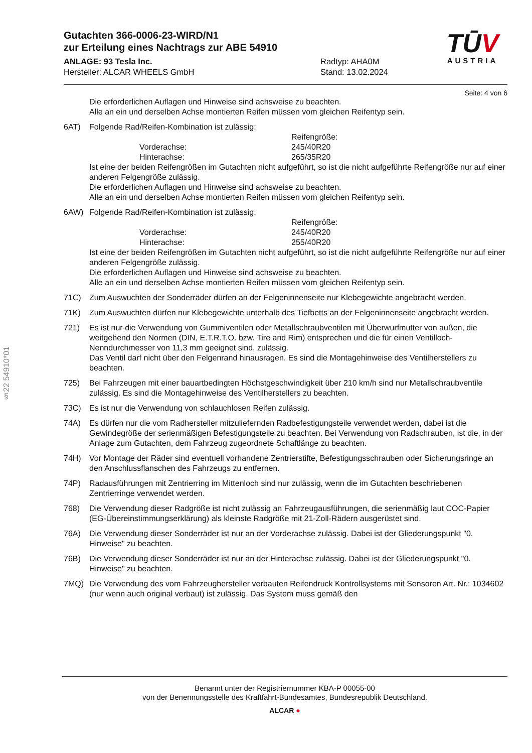TŪV
AUSTRIA
Gutachten 366-0006-23-WIRD/N1
zur Erteilung eines Nachtrags zur ABE 54910
ANLAGE: 93 Tesla Inc.
Hersteller: ALCAR WHEELS GmbH
Radtyp: AHA0M
Stand: 13.02.2024
Seite: 4 von 6
Die erforderlichen Auflagen und Hinweise sind achsweise zu beachten.
Alle an ein und derselben Achse montierten Reifen müssen vom gleichen Reifentyp sein.
6AT) Folgende Rad/Reifen-Kombination ist zulässig:
Reifengröße:
Vorderachse:
245/40R20
Hinterachse:
265/35R20
Ist eine der beiden Reifengrößen im Gutachten nicht aufgeführt, so ist die nicht aufgeführte Reifengröße nur auf einer anderen Felgengröße zulässig.
Die erforderlichen Auflagen und Hinweise sind achsweise zu beachten.
Alle an ein und derselben Achse montierten Reifen müssen vom gleichen Reifentyp sein.
6AW) Folgende Rad/Reifen-Kombination ist zulässig:
Reifengröße:
Vorderachse:
245/40R20
Hinterachse:
255/40R20
Ist eine der beiden Reifengrößen im Gutachten nicht aufgeführt, so ist die nicht aufgeführte Reifengröße nur auf einer anderen Felgengröße zulässig.
Die erforderlichen Auflagen und Hinweise sind achsweise zu beachten.
Alle an ein und derselben Achse montierten Reifen müssen vom gleichen Reifentyp sein.
71C) Zum Auswuchten der Sonderräder dürfen an der Felgeninnenseite nur Klebegewichte angebracht werden.
71K) Zum Auswuchten dürfen nur Klebegewichte unterhalb des Tiefbetts an der Felgeninnenseite angebracht werden.
721) Es ist nur die Verwendung von Gummiventilen oder Metallschraubventilen mit Überwurfmutter von außen, die weitgehend den Normen (DIN, E.T.R.T.O. bzw. Tire and Rim) entsprechen und die für einen Ventilloch-Nenndurchmesser von 11,3 mm geeignet sind, zulässig.
Das Ventil darf nicht über den Felgenrand hinausragen. Es sind die Montagehinweise des Ventilherstellers zu beachten.
725) Bei Fahrzeugen mit einer bauartbedingten Höchstgeschwindigkeit über 210 km/h sind nur Metallschraubventile zulässig. Es sind die Montagehinweise des Ventilherstellers zu beachten.
73C) Es ist nur die Verwendung von schlauchlosen Reifen zulässig.
74A) Es dürfen nur die vom Radhersteller mitzuliefernden Radbefestigungsteile verwendet werden, dabei ist die Gewindegröße der serienmäßigen Befestigungsteile zu beachten. Bei Verwendung von Radschrauben, ist die, in der Anlage zum Gutachten, dem Fahrzeug zugeordnete Schaftlänge zu beachten.
74H) Vor Montage der Räder sind eventuell vorhandene Zentrierstifte, Befestigungsschrauben oder Sicherungsringe an den Anschlussflanschen des Fahrzeugs zu entfernen.
74P) Radausführungen mit Zentrierring im Mittenloch sind nur zulässig, wenn die im Gutachten beschriebenen Zentrierringe verwendet werden.
768) Die Verwendung dieser Radgröße ist nicht zulässig an Fahrzeugausführungen, die serienmäßig laut COC-Papier (EG-Übereinstimmungserklärung) als kleinste Radgröße mit 21-Zoll-Rädern ausgerüstet sind.
76A) Die Verwendung dieser Sonderräder ist nur an der Vorderachse zulässig. Dabei ist der Gliederungspunkt "0. Hinweise" zu beachten.
76B) Die Verwendung dieser Sonderräder ist nur an der Hinterachse zulässig. Dabei ist der Gliederungspunkt "0. Hinweise" zu beachten.
7MQ) Die Verwendung des vom Fahrzeughersteller verbauten Reifendruck Kontrollsystems mit Sensoren Art. Nr.: 1034602 (nur wenn auch original verbaut) ist zulässig. Das System muss gemäß den
§22 54910*01
Benannt unter der Registriernummer KBA-P 00055-00
von der Benennungsstelle des Kraftfahrt-Bundesamtes, Bundesrepublik Deutschland.
ALCAR ●